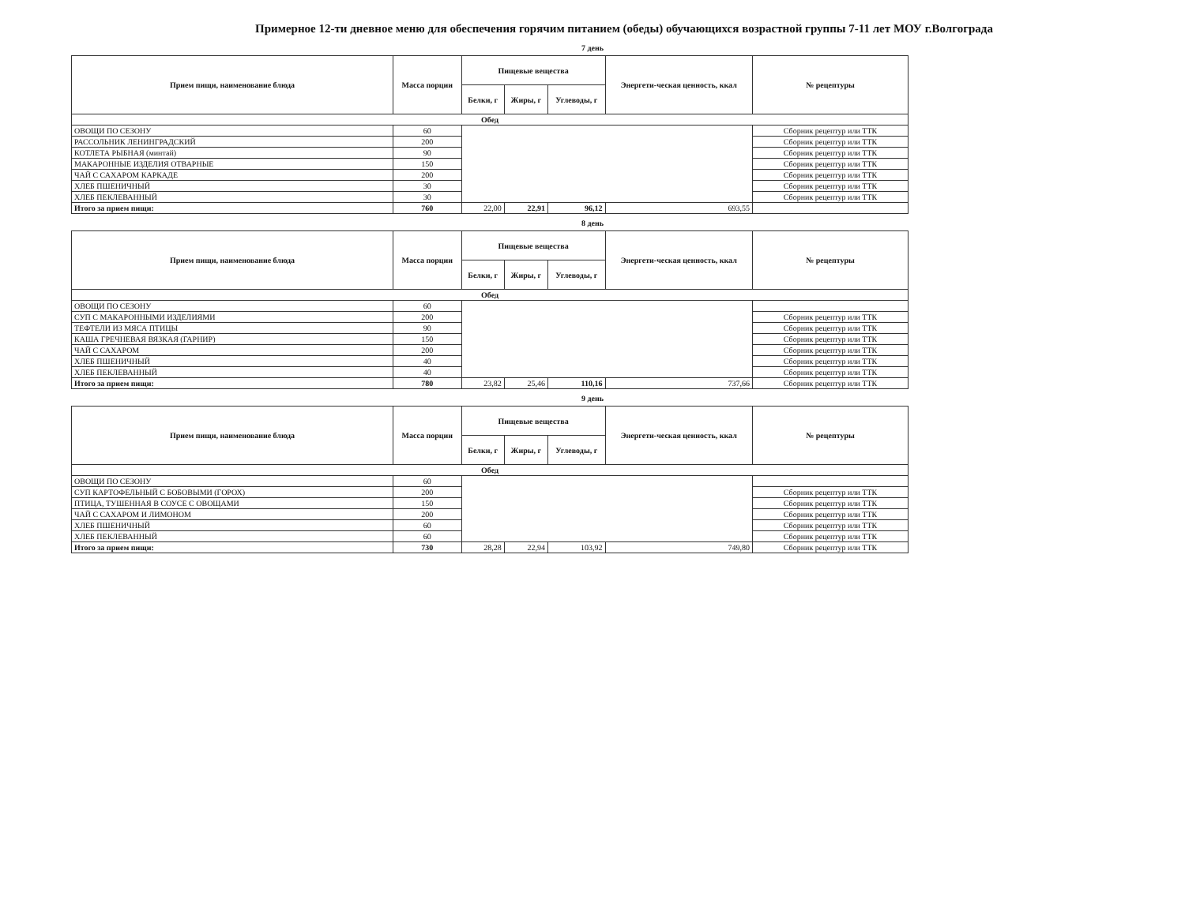Примерное 12-ти дневное меню для обеспечения горячим питанием (обеды) обучающихся возрастной группы 7-11 лет МОУ г.Волгограда
7 день
| Прием пищи, наименование блюда | Масса порции | Пищевые вещества | | | Энергети-ческая ценность, ккал | № рецептуры |
| --- | --- | --- | --- | --- | --- | --- |
| | | Белки, г | Жиры, г | Углеводы, г | | |
| Обед | | | | | | |
| ОВОЩИ ПО СЕЗОНУ | 60 | | | | | Сборник рецептур или ТТК |
| РАССОЛЬНИК ЛЕНИНГРАДСКИЙ | 200 | | | | | Сборник рецептур или ТТК |
| КОТЛЕТА РЫБНАЯ (минтай) | 90 | | | | | Сборник рецептур или ТТК |
| МАКАРОННЫЕ ИЗДЕЛИЯ ОТВАРНЫЕ | 150 | | | | | Сборник рецептур или ТТК |
| ЧАЙ С САХАРОМ КАРКАДЕ | 200 | | | | | Сборник рецептур или ТТК |
| ХЛЕБ ПШЕНИЧНЫЙ | 30 | | | | | Сборник рецептур или ТТК |
| ХЛЕБ ПЕКЛЕВАННЫЙ | 30 | | | | | Сборник рецептур или ТТК |
| Итого за прием пищи: | 760 | 22,00 | 22,91 | 96,12 | 693,55 | |
8 день
| Прием пищи, наименование блюда | Масса порции | Пищевые вещества | | | Энергети-ческая ценность, ккал | № рецептуры |
| --- | --- | --- | --- | --- | --- | --- |
| | | Белки, г | Жиры, г | Углеводы, г | | |
| Обед | | | | | | |
| ОВОЩИ ПО СЕЗОНУ | 60 | | | | | |
| СУП С МАКАРОННЫМИ ИЗДЕЛИЯМИ | 200 | | | | | Сборник рецептур или ТТК |
| ТЕФТЕЛИ ИЗ МЯСА ПТИЦЫ | 90 | | | | | Сборник рецептур или ТТК |
| КАША ГРЕЧНЕВАЯ ВЯЗКАЯ (ГАРНИР) | 150 | | | | | Сборник рецептур или ТТК |
| ЧАЙ С САХАРОМ | 200 | | | | | Сборник рецептур или ТТК |
| ХЛЕБ ПШЕНИЧНЫЙ | 40 | | | | | Сборник рецептур или ТТК |
| ХЛЕБ ПЕКЛЕВАННЫЙ | 40 | | | | | Сборник рецептур или ТТК |
| Итого за прием пищи: | 780 | 23,82 | 25,46 | 110,16 | 737,66 | Сборник рецептур или ТТК |
9 день
| Прием пищи, наименование блюда | Масса порции | Пищевые вещества | | | Энергети-ческая ценность, ккал | № рецептуры |
| --- | --- | --- | --- | --- | --- | --- |
| | | Белки, г | Жиры, г | Углеводы, г | | |
| Обед | | | | | | |
| ОВОЩИ ПО СЕЗОНУ | 60 | | | | | |
| СУП КАРТОФЕЛЬНЫЙ С БОБОВЫМИ (ГОРОХ) | 200 | | | | | Сборник рецептур или ТТК |
| ПТИЦА, ТУШЕННАЯ В СОУСЕ С ОВОЩАМИ | 150 | | | | | Сборник рецептур или ТТК |
| ЧАЙ С САХАРОМ И ЛИМОНОМ | 200 | | | | | Сборник рецептур или ТТК |
| ХЛЕБ ПШЕНИЧНЫЙ | 60 | | | | | Сборник рецептур или ТТК |
| ХЛЕБ ПЕКЛЕВАННЫЙ | 60 | | | | | Сборник рецептур или ТТК |
| Итого за прием пищи: | 730 | 28,28 | 22,94 | 103,92 | 749,80 | Сборник рецептур или ТТК |